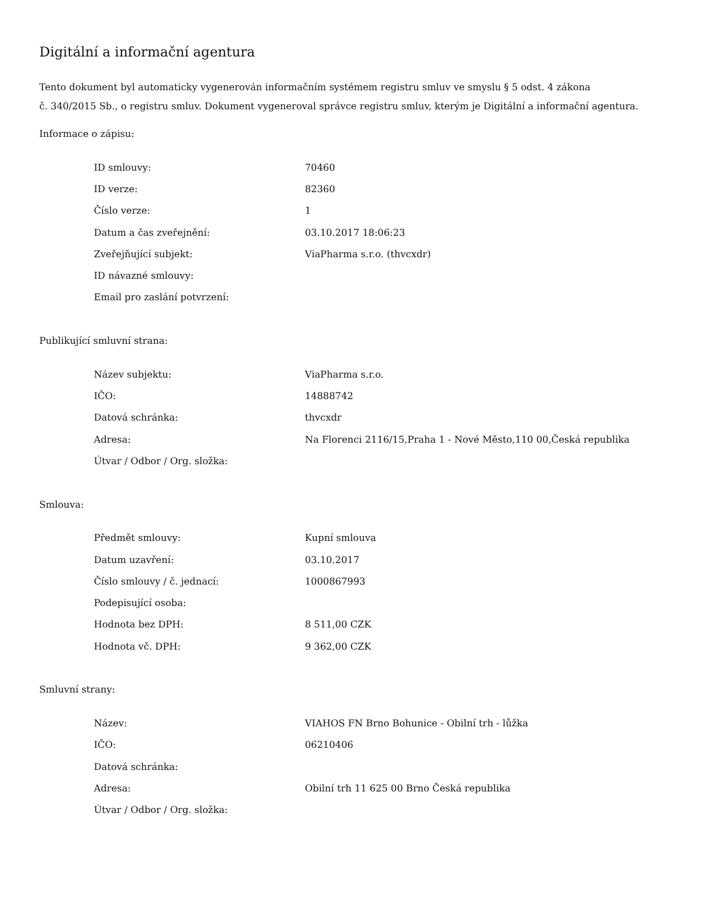Digitální a informační agentura
Tento dokument byl automaticky vygenerován informačním systémem registru smluv ve smyslu § 5 odst. 4 zákona
č. 340/2015 Sb., o registru smluv. Dokument vygeneroval správce registru smluv, kterým je Digitální a informační agentura.
Informace o zápisu:
| ID smlouvy: | 70460 |
| ID verze: | 82360 |
| Číslo verze: | 1 |
| Datum a čas zveřejnění: | 03.10.2017 18:06:23 |
| Zveřejňující subjekt: | ViaPharma s.r.o. (thvcxdr) |
| ID návazné smlouvy: | |
| Email pro zaslání potvrzení: | |
Publikující smluvní strana:
| Název subjektu: | ViaPharma s.r.o. |
| IČO: | 14888742 |
| Datová schránka: | thvcxdr |
| Adresa: | Na Florenci 2116/15,Praha 1 - Nové Město,110 00,Česká republika |
| Útvar / Odbor / Org. složka: | |
Smlouva:
| Předmět smlouvy: | Kupní smlouva |
| Datum uzavření: | 03.10.2017 |
| Číslo smlouvy / č. jednací: | 1000867993 |
| Podepisující osoba: | |
| Hodnota bez DPH: | 8 511,00 CZK |
| Hodnota vč. DPH: | 9 362,00 CZK |
Smluvní strany:
| Název: | VIAHOS FN Brno Bohunice - Obilní trh - lůžka |
| IČO: | 06210406 |
| Datová schránka: | |
| Adresa: | Obilní trh 11 625 00 Brno Česká republika |
| Útvar / Odbor / Org. složka: | |